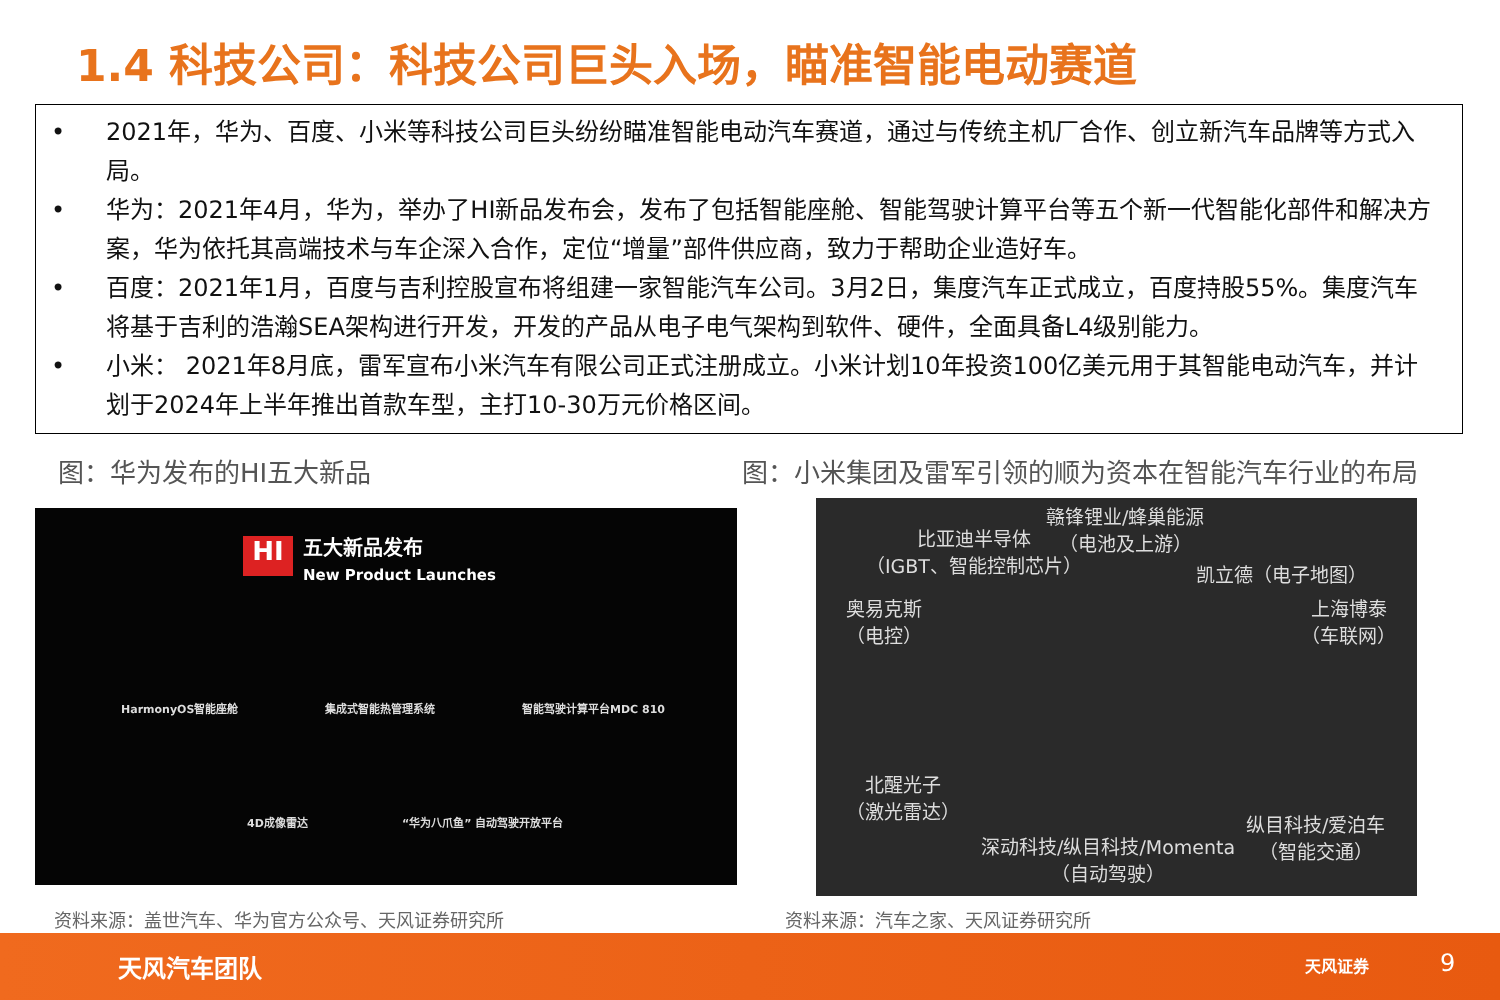1.4 科技公司：科技公司巨头入场，瞄准智能电动赛道
• 2021年，华为、百度、小米等科技公司巨头纷纷瞄准智能电动汽车赛道，通过与传统主机厂合作、创立新汽车品牌等方式入局。
• 华为：2021年4月，华为，举办了HI新品发布会，发布了包括智能座舱、智能驾驶计算平台等五个新一代智能化部件和解决方案，华为依托其高端技术与车企深入合作，定位“增量”部件供应商，致力于帮助企业造好车。
• 百度：2021年1月，百度与吉利控股宣布将组建一家智能汽车公司。3月2日，集度汽车正式成立，百度持股55%。集度汽车将基于吉利的浩瀚SEA架构进行开发，开发的产品从电子电气架构到软件、硬件，全面具备L4级别能力。
• 小米： 2021年8月底，雷军宣布小米汽车有限公司正式注册成立。小米计划10年投资100亿美元用于其智能电动汽车，并计划于2024年上半年推出首款车型，主打10-30万元价格区间。
图：华为发布的HI五大新品
图：小米集团及雷军引领的顺为资本在智能汽车行业的布局
HI
五大新品发布
New Product Launches
HarmonyOS智能座舱 集成式智能热管理系统 智能驾驶计算平台MDC 810
4D成像雷达 “华为八爪鱼” 自动驾驶开放平台
赣锋锂业/蜂巢能源
（电池及上游）
比亚迪半导体
（IGBT、智能控制芯片）
凯立德（电子地图）
奥易克斯
（电控）
上海博泰
（车联网）
北醒光子
（激光雷达）
纵目科技/爱泊车
（智能交通）
深动科技/纵目科技/Momenta
（自动驾驶）
资料来源：盖世汽车、华为官方公众号、天风证券研究所
资料来源：汽车之家、天风证券研究所
天风汽车团队 天风证券 9